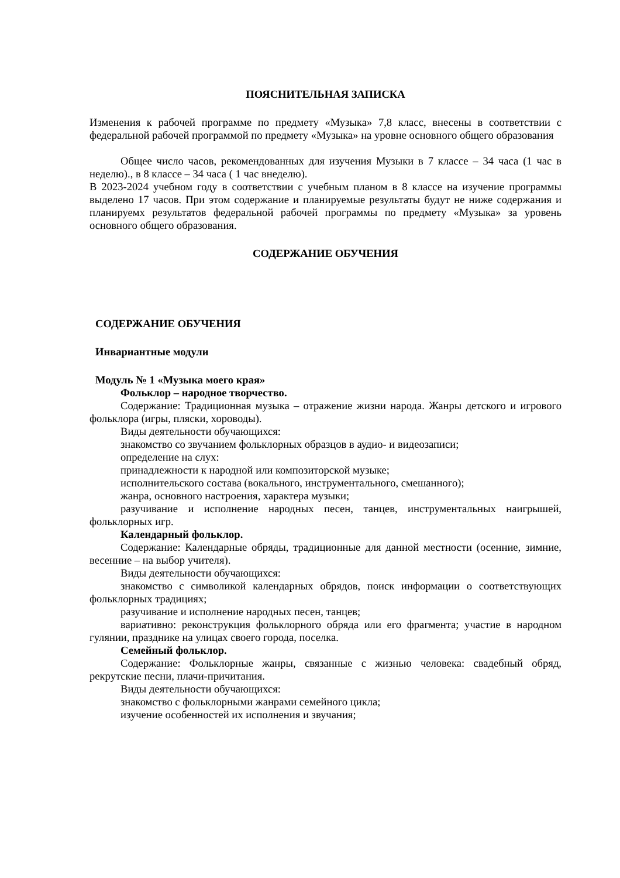ПОЯСНИТЕЛЬНАЯ ЗАПИСКА
Изменения к рабочей программе по предмету «Музыка» 7,8 класс, внесены в соответствии с федеральной рабочей программой по предмету «Музыка» на уровне основного общего образования
Общее число часов, рекомендованных для изучения Музыки в 7 классе – 34 часа (1 час в неделю)., в 8 классе – 34 часа ( 1 час внеделю).
В 2023-2024 учебном году в соответствии с учебным планом в 8 классе на изучение программы выделено 17 часов. При этом содержание и планируемые результаты будут не ниже содержания и планируемх результатов федеральной рабочей программы по предмету «Музыка» за уровень основного общего образования.
СОДЕРЖАНИЕ ОБУЧЕНИЯ
СОДЕРЖАНИЕ ОБУЧЕНИЯ
Инвариантные модули
Модуль № 1 «Музыка моего края»
Фольклор – народное творчество.
Содержание: Традиционная музыка – отражение жизни народа. Жанры детского и игрового фольклора (игры, пляски, хороводы).
Виды деятельности обучающихся:
знакомство со звучанием фольклорных образцов в аудио- и видеозаписи;
определение на слух:
принадлежности к народной или композиторской музыке;
исполнительского состава (вокального, инструментального, смешанного);
жанра, основного настроения, характера музыки;
разучивание и исполнение народных песен, танцев, инструментальных наигрышей, фольклорных игр.
Календарный фольклор.
Содержание: Календарные обряды, традиционные для данной местности (осенние, зимние, весенние – на выбор учителя).
Виды деятельности обучающихся:
знакомство с символикой календарных обрядов, поиск информации о соответствующих фольклорных традициях;
разучивание и исполнение народных песен, танцев;
вариативно: реконструкция фольклорного обряда или его фрагмента; участие в народном гулянии, празднике на улицах своего города, поселка.
Семейный фольклор.
Содержание: Фольклорные жанры, связанные с жизнью человека: свадебный обряд, рекрутские песни, плачи-причитания.
Виды деятельности обучающихся:
знакомство с фольклорными жанрами семейного цикла;
изучение особенностей их исполнения и звучания;